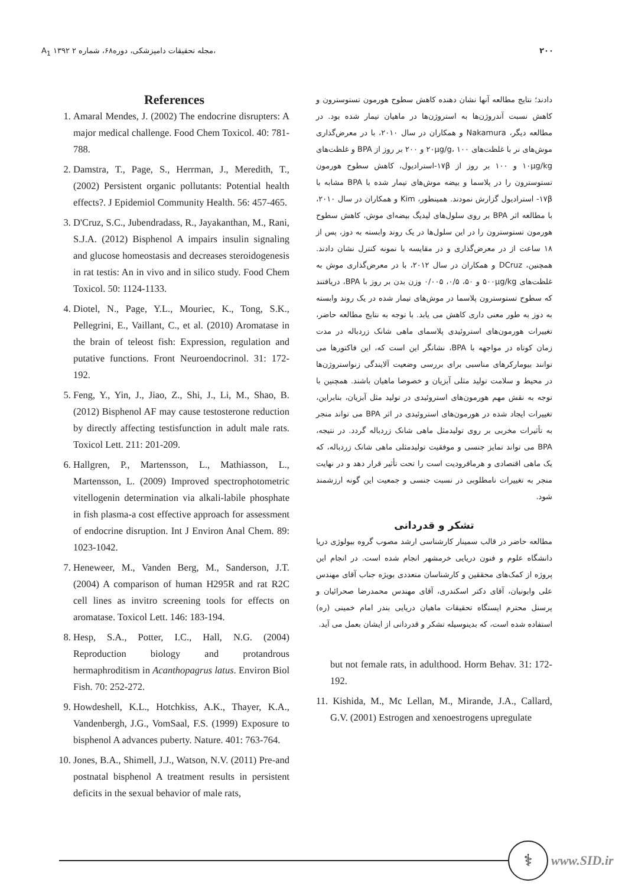A<sub>1</sub> ۱۳۹۲ مجله تحقیقات دامپزشکی، دوره۶۸، شماره ۲، ۲۰۰
References
1. Amaral Mendes, J. (2002) The endocrine disrupters: A major medical challenge. Food Chem Toxicol. 40: 781-788.
2. Damstra, T., Page, S., Herrman, J., Meredith, T., (2002) Persistent organic pollutants: Potential health effects?. J Epidemiol Community Health. 56: 457-465.
3. D'Cruz, S.C., Jubendradass, R., Jayakanthan, M., Rani, S.J.A. (2012) Bisphenol A impairs insulin signaling and glucose homeostasis and decreases steroidogenesis in rat testis: An in vivo and in silico study. Food Chem Toxicol. 50: 1124-1133.
4. Diotel, N., Page, Y.L., Mouriec, K., Tong, S.K., Pellegrini, E., Vaillant, C., et al. (2010) Aromatase in the brain of teleost fish: Expression, regulation and putative functions. Front Neuroendocrinol. 31: 172-192.
5. Feng, Y., Yin, J., Jiao, Z., Shi, J., Li, M., Shao, B. (2012) Bisphenol AF may cause testosterone reduction by directly affecting testisfunction in adult male rats. Toxicol Lett. 211: 201-209.
6. Hallgren, P., Martensson, L., Mathiasson, L., Martensson, L. (2009) Improved spectrophotometric vitellogenin determination via alkali-labile phosphate in fish plasma-a cost effective approach for assessment of endocrine disruption. Int J Environ Anal Chem. 89: 1023-1042.
7. Heneweer, M., Vanden Berg, M., Sanderson, J.T. (2004) A comparison of human H295R and rat R2C cell lines as invitro screening tools for effects on aromatase. Toxicol Lett. 146: 183-194.
8. Hesp, S.A., Potter, I.C., Hall, N.G. (2004) Reproduction biology and protandrous hermaphroditism in Acanthopagrus latus. Environ Biol Fish. 70: 252-272.
9. Howdeshell, K.L., Hotchkiss, A.K., Thayer, K.A., Vandenbergh, J.G., VomSaal, F.S. (1999) Exposure to bisphenol A advances puberty. Nature. 401: 763-764.
10. Jones, B.A., Shimell, J.J., Watson, N.V. (2011) Pre-and postnatal bisphenol A treatment results in persistent deficits in the sexual behavior of male rats,
دادند؛ نتایج مطالعه آنها نشان دهنده کاهش سطوح هورمون تستوسترون و کاهش نسبت آندروژن‌ها به استروژن‌ها در ماهیان تیمار شده بود. در مطالعه دیگر، Nakamura و همکاران در سال ۲۰۱۰، با در معرض‌گذاری موش‌های نر با غلظت‌های ۲۰μg/g، ۱۰۰ و ۲۰۰ بر روز از BPA و غلظت‌های ۱۰μg/kg و ۱۰۰ بر روز از ۱۷β-استرادیول، کاهش سطوح هورمون تستوسترون را در پلاسما و بیضه موش‌های تیمار شده با BPA مشابه با ۱۷β- استرادیول گزارش نمودند. همینطور، Kim و همکاران در سال ۲۰۱۰، با مطالعه اثر BPA بر روی سلول‌های لیدیگ بیضه‌ای موش، کاهش سطوح هورمون تستوسترون را در این سلول‌ها در یک روند وابسته به دوز، پس از ۱۸ ساعت از در معرض‌گذاری و در مقایسه با نمونه کنترل نشان دادند. همچنین، DCruz و همکاران در سال ۲۰۱۲، با در معرض‌گذاری موش به غلظت‌های ۵۰۰μg/kg و ۵۰، ۰/۵، ۰/۰۰۵ وزن بدن بر روز با BPA، دریافتند که سطوح تستوسترون پلاسما در موش‌های تیمار شده در یک روند وابسته به دوز به طور معنی داری کاهش می یابد. با توجه به نتایج مطالعه حاضر، تغییرات هورمون‌های استروئیدی پلاسمای ماهی شانک زردباله در مدت زمان کوتاه در مواجهه با BPA، نشانگر این است که، این فاکتورها می توانند بیومارکرهای مناسبی برای بررسی وضعیت آلایندگی زنواستروژن‌ها در محیط و سلامت تولید مثلی آبزیان و خصوصا ماهیان باشند. همچنین با توجه به نقش مهم هورمون‌های استروئیدی در تولید مثل آبزیان، بنابراین، تغییرات ایجاد شده در هورمون‌های استروئیدی در اثر BPA می تواند منجر به تأثیرات مخربی بر روی تولیدمثل ماهی شانک زردباله گردد. در نتیجه، BPA می تواند تمایز جنسی و موفقیت تولیدمثلی ماهی شانک زردباله، که یک ماهی اقتصادی و هرمافرودیت است را تحت تأثیر قرار دهد و در نهایت منجر به تغییرات نامطلوبی در نسبت جنسی و جمعیت این گونه ارزشمند شود.
تشکر و قدردانی
مطالعه حاضر در قالب سمینار کارشناسی ارشد مصوب گروه بیولوژی دریا دانشگاه علوم و فنون دریایی خرمشهر انجام شده است. در انجام این پروژه از کمک‌های محققین و کارشناسان متعددی بویژه جناب آقای مهندس علی وابونیان، آقای دکتر اسکندری، آقای مهندس محمدرضا صحرائیان و پرسنل محترم ایستگاه تحقیقات ماهیان دریایی بندر امام خمینی (ره) استفاده شده است، که بدینوسیله تشکر و قدردانی از ایشان بعمل می آید.
but not female rats, in adulthood. Horm Behav. 31: 172-192.
11. Kishida, M., Mc Lellan, M., Mirande, J.A., Callard, G.V. (2001) Estrogen and xenoestrogens upregulate
⚕
www.SID.ir